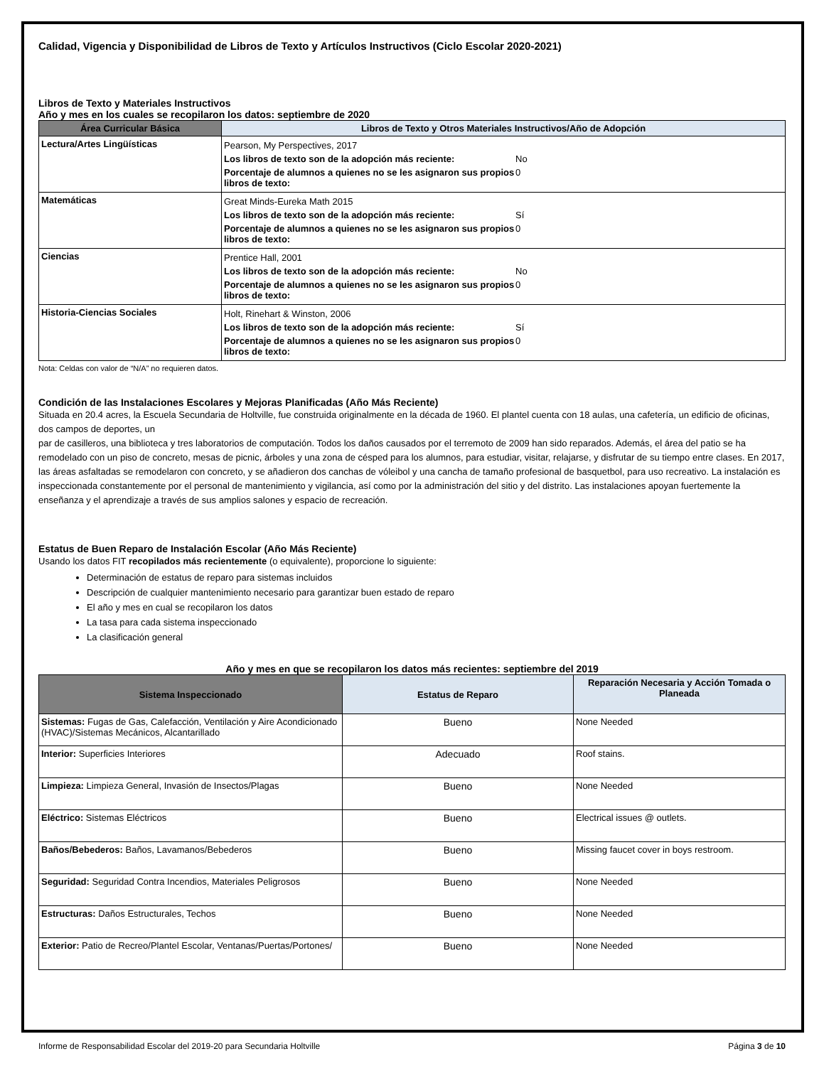Calidad, Vigencia y Disponibilidad de Libros de Texto y Artículos Instructivos (Ciclo Escolar 2020-2021)
Libros de Texto y Materiales Instructivos
Año y mes en los cuales se recopilaron los datos: septiembre de 2020
| Área Curricular Básica | Libros de Texto y Otros Materiales Instructivos/Año de Adopción |
| --- | --- |
| Lectura/Artes Lingüísticas | / Pearson, My Perspectives, 2017 / / / Los libros de texto son de la adopción más reciente: / No / / Porcentaje de alumnos a quienes no se les asignaron sus propios libros de texto: / 0 / |
| Matemáticas | / Great Minds-Eureka Math 2015 / / / Los libros de texto son de la adopción más reciente: / Sí / / Porcentaje de alumnos a quienes no se les asignaron sus propios libros de texto: / 0 / |
| Ciencias | / Prentice Hall, 2001 / / / Los libros de texto son de la adopción más reciente: / No / / Porcentaje de alumnos a quienes no se les asignaron sus propios libros de texto: / 0 / |
| Historia-Ciencias Sociales | / Holt, Rinehart & Winston, 2006 / / / Los libros de texto son de la adopción más reciente: / Sí / / Porcentaje de alumnos a quienes no se les asignaron sus propios libros de texto: / 0 / |
Nota: Celdas con valor de “N/A” no requieren datos.
Condición de las Instalaciones Escolares y Mejoras Planificadas (Año Más Reciente)
Situada en 20.4 acres, la Escuela Secundaria de Holtville, fue construida originalmente en la década de 1960. El plantel cuenta con 18 aulas, una cafetería, un edificio de oficinas, dos campos de deportes, un
par de casilleros, una biblioteca y tres laboratorios de computación. Todos los daños causados por el terremoto de 2009 han sido reparados. Además, el área del patio se ha remodelado con un piso de concreto, mesas de picnic, árboles y una zona de césped para los alumnos, para estudiar, visitar, relajarse, y disfrutar de su tiempo entre clases. En 2017, las áreas asfaltadas se remodelaron con concreto, y se añadieron dos canchas de vóleibol y una cancha de tamaño profesional de basquetbol, para uso recreativo. La instalación es inspeccionada constantemente por el personal de mantenimiento y vigilancia, así como por la administración del sitio y del distrito. Las instalaciones apoyan fuertemente la enseñanza y el aprendizaje a través de sus amplios salones y espacio de recreación.
Estatus de Buen Reparo de Instalación Escolar (Año Más Reciente)
Usando los datos FIT recopilados más recientemente (o equivalente), proporcione lo siguiente:
Determinación de estatus de reparo para sistemas incluidos
Descripción de cualquier mantenimiento necesario para garantizar buen estado de reparo
El año y mes en cual se recopilaron los datos
La tasa para cada sistema inspeccionado
La clasificación general
Año y mes en que se recopilaron los datos más recientes: septiembre del 2019
| Sistema Inspeccionado | Estatus de Reparo | Reparación Necesaria y Acción Tomada o Planeada |
| --- | --- | --- |
| Sistemas: Fugas de Gas, Calefacción, Ventilación y Aire Acondicionado (HVAC)/Sistemas Mecánicos, Alcantarillado | Bueno | None Needed |
| Interior: Superficies Interiores | Adecuado | Roof stains. |
| Limpieza: Limpieza General, Invasión de Insectos/Plagas | Bueno | None Needed |
| Eléctrico: Sistemas Eléctricos | Bueno | Electrical issues @ outlets. |
| Baños/Bebederos: Baños, Lavamanos/Bebederos | Bueno | Missing faucet cover in boys restroom. |
| Seguridad: Seguridad Contra Incendios, Materiales Peligrosos | Bueno | None Needed |
| Estructuras: Daños Estructurales, Techos | Bueno | None Needed |
| Exterior: Patio de Recreo/Plantel Escolar, Ventanas/Puertas/Portones/ | Bueno | None Needed |
Informe de Responsabilidad Escolar del 2019-20 para Secundaria Holtville Página 3 de 10